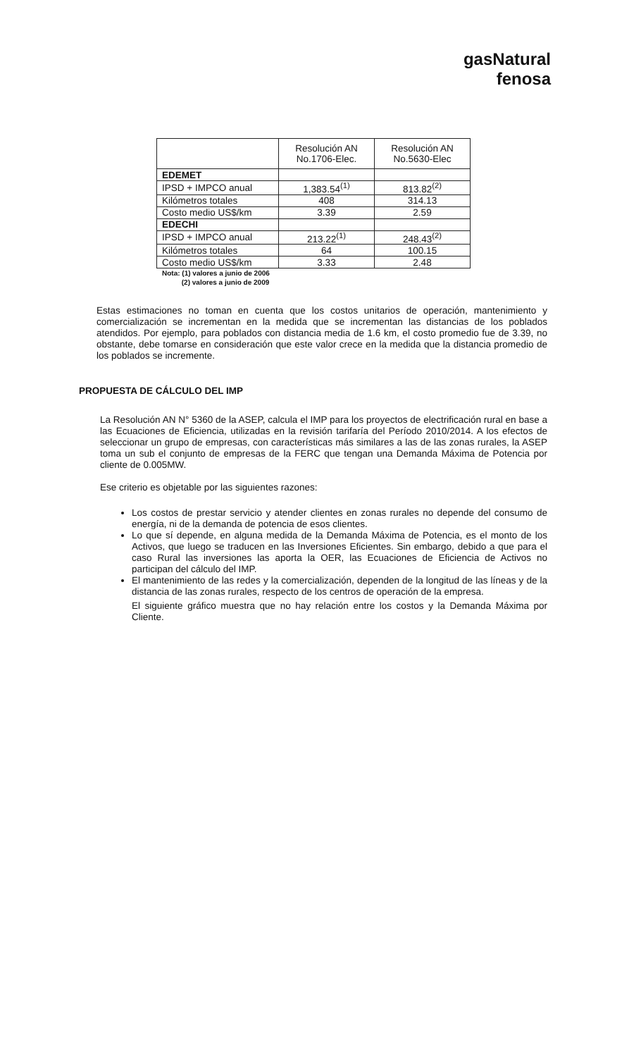gasNatural
fenosa
| | Resolución AN No.1706-Elec. | Resolución AN No.5630-Elec |
| --- | --- | --- |
| EDEMET | | |
| IPSD + IMPCO anual | 1,383.54<sup>(1)</sup> | 813.82<sup>(2)</sup> |
| Kilómetros totales | 408 | 314.13 |
| Costo medio US$/km | 3.39 | 2.59 |
| EDECHI | | |
| IPSD + IMPCO anual | 213.22<sup>(1)</sup> | 248.43<sup>(2)</sup> |
| Kilómetros totales | 64 | 100.15 |
| Costo medio US$/km | 3.33 | 2.48 |
Nota: (1) valores a junio de 2006
(2) valores a junio de 2009
Estas estimaciones no toman en cuenta que los costos unitarios de operación, mantenimiento y comercialización se incrementan en la medida que se incrementan las distancias de los poblados atendidos. Por ejemplo, para poblados con distancia media de 1.6 km, el costo promedio fue de 3.39, no obstante, debe tomarse en consideración que este valor crece en la medida que la distancia promedio de los poblados se incremente.
PROPUESTA DE CÁLCULO DEL IMP
La Resolución AN N° 5360 de la ASEP, calcula el IMP para los proyectos de electrificación rural en base a las Ecuaciones de Eficiencia, utilizadas en la revisión tarifaría del Período 2010/2014. A los efectos de seleccionar un grupo de empresas, con características más similares a las de las zonas rurales, la ASEP toma un sub el conjunto de empresas de la FERC que tengan una Demanda Máxima de Potencia por cliente de 0.005MW.
Ese criterio es objetable por las siguientes razones:
Los costos de prestar servicio y atender clientes en zonas rurales no depende del consumo de energía, ni de la demanda de potencia de esos clientes.
Lo que sí depende, en alguna medida de la Demanda Máxima de Potencia, es el monto de los Activos, que luego se traducen en las Inversiones Eficientes. Sin embargo, debido a que para el caso Rural las inversiones las aporta la OER, las Ecuaciones de Eficiencia de Activos no participan del cálculo del IMP.
El mantenimiento de las redes y la comercialización, dependen de la longitud de las líneas y de la distancia de las zonas rurales, respecto de los centros de operación de la empresa.
El siguiente gráfico muestra que no hay relación entre los costos y la Demanda Máxima por Cliente.